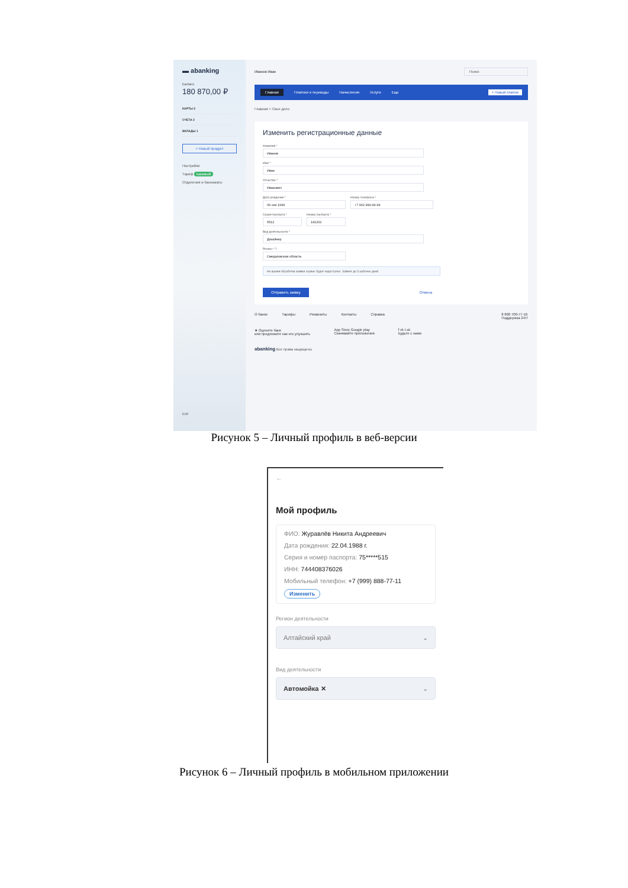▬ abanking
Баланс
180 870,00 ₽
КАРТЫ 2
СЧЕТА 2
ВКЛАДЫ 1
+ Новый продукт
Настройки
Тариф Базовый
Отделения и банкоматы
Exit
Иванов Иван Поиск
Главная Платежи и переводы Начисления Услуги Еще + Новый платеж
Главная < Свое дело
Изменить регистрационные данные
Фамилия *
Иванов
Имя *
Иван
Отчество *
Иванович
Дата рождения *
09 сен 1999
Номер телефона *
+7 902 999-99-99
Серия паспорта *
6512
Номер паспорта *
141202
Вид деятельности *
Дизайнер
Регион * ?
Свердловская область
На время обработки заявки сервис будет недоступен. Займет до 3 рабочих дней.
Отправить заявку Отмена
О банке Тарифы Реквизиты Контакты Справка 8 800 700-77-16
Поддержка 24/7
★ Оцените банк
или предложите как его улучшить App Store Google play
Скачивайте приложения f vk t ok
Будьте с нами
abanking Все права защищены
Рисунок 5 – Личный профиль в веб-версии
←
Мой профиль
ФИО: Журавлёв Никита Андреевич
Дата рождения: 22.04.1988 г.
Серия и номер паспорта: 75*****515
ИНН: 744408376026
Мобильный телефон: +7 (999) 888-77-11
Изменить
Регион деятельности
Алтайский край ⌄
Вид деятельности
Автомойка ✕ ⌄
Рисунок 6 – Личный профиль в мобильном приложении